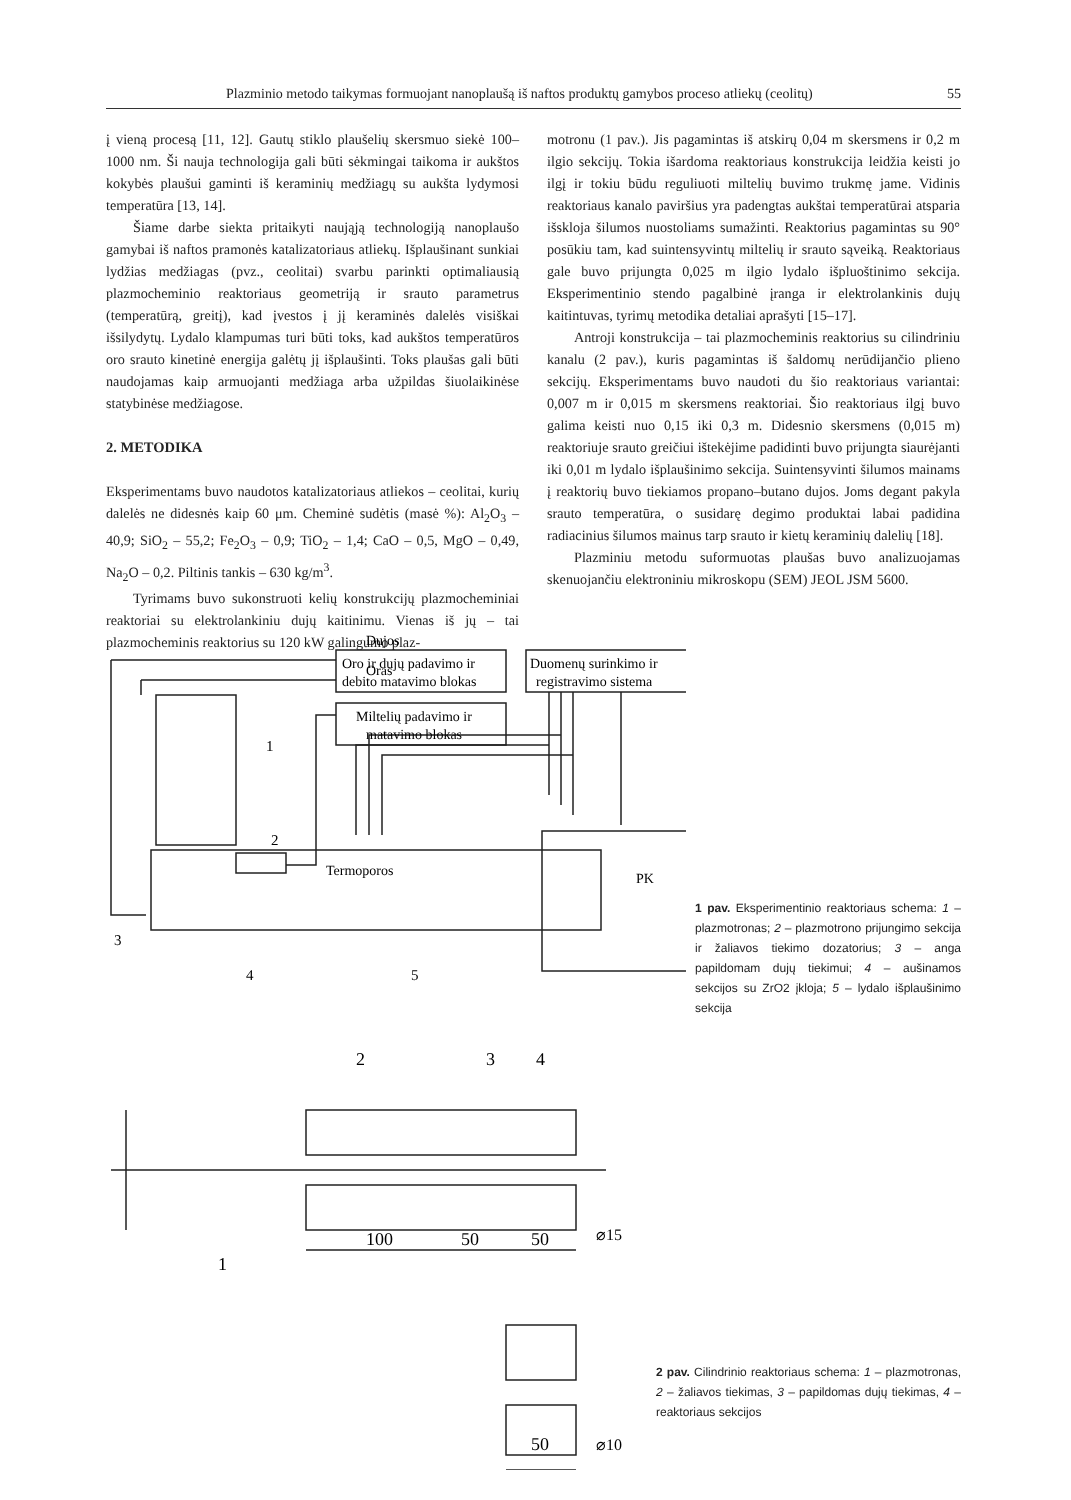Plazminio metodo taikymas formuojant nanoplaušą iš naftos produktų gamybos proceso atliekų (ceolitų) 55
į vieną procesą [11, 12]. Gautų stiklo plaušelių skersmuo siekė 100–1000 nm. Ši nauja technologija gali būti sėkmingai taikoma ir aukštos kokybės plaušui gaminti iš keraminių medžiagų su aukšta lydymosi temperatūra [13, 14].
Šiame darbe siekta pritaikyti naująją technologiją nanoplaušo gamybai iš naftos pramonės katalizatoriaus atliekų. Išplaušinant sunkiai lydžias medžiagas (pvz., ceolitai) svarbu parinkti optimaliausią plazmocheminio reaktoriaus geometriją ir srauto parametrus (temperatūrą, greitį), kad įvestos į jį keraminės dalelės visiškai išsilydytų. Lydalo klampumas turi būti toks, kad aukštos temperatūros oro srauto kinetinė energija galėtų jį išplaušinti. Toks plaušas gali būti naudojamas kaip armuojanti medžiaga arba užpildas šiuolaikinėse statybinėse medžiagose.
2. METODIKA
Eksperimentams buvo naudotos katalizatoriaus atliekos – ceolitai, kurių dalelės ne didesnės kaip 60 μm. Cheminė sudėtis (masė %): Al<sub>2</sub>O<sub>3</sub> – 40,9; SiO<sub>2</sub> – 55,2; Fe<sub>2</sub>O<sub>3</sub> – 0,9; TiO<sub>2</sub> – 1,4; CaO – 0,5, MgO – 0,49, Na<sub>2</sub>O – 0,2. Piltinis tankis – 630 kg/m<sup>3</sup>.
Tyrimams buvo sukonstruoti kelių konstrukcijų plazmocheminiai reaktoriai su elektrolankiniu dujų kaitinimu. Vienas iš jų – tai plazmocheminis reaktorius su 120 kW galingumo plaz-
motronu (1 pav.). Jis pagamintas iš atskirų 0,04 m skersmens ir 0,2 m ilgio sekcijų. Tokia išardoma reaktoriaus konstrukcija leidžia keisti jo ilgį ir tokiu būdu reguliuoti miltelių buvimo trukmę jame. Vidinis reaktoriaus kanalo paviršius yra padengtas aukštai temperatūrai atsparia išskloja šilumos nuostoliams sumažinti. Reaktorius pagamintas su 90° posūkiu tam, kad suintensyvintų miltelių ir srauto sąveiką. Reaktoriaus gale buvo prijungta 0,025 m ilgio lydalo išpluoštinimo sekcija. Eksperimentinio stendo pagalbinė įranga ir elektrolankinis dujų kaitintuvas, tyrimų metodika detaliai aprašyti [15–17].
Antroji konstrukcija – tai plazmocheminis reaktorius su cilindriniu kanalu (2 pav.), kuris pagamintas iš šaldomų nerūdijančio plieno sekcijų. Eksperimentams buvo naudoti du šio reaktoriaus variantai: 0,007 m ir 0,015 m skersmens reaktoriai. Šio reaktoriaus ilgį buvo galima keisti nuo 0,15 iki 0,3 m. Didesnio skersmens (0,015 m) reaktoriuje srauto greičiui ištekėjime padidinti buvo prijungta siaurėjanti iki 0,01 m lydalo išplaušinimo sekcija. Suintensyvinti šilumos mainams į reaktorių buvo tiekiamos propano–butano dujos. Joms degant pakyla srauto temperatūra, o susidarę degimo produktai labai padidina radiacinius šilumos mainus tarp srauto ir kietų keraminių dalelių [18].
Plazminiu metodu suformuotas plaušas buvo analizuojamas skenuojančiu elektroniniu mikroskopu (SEM) JEOL JSM 5600.
Dujos
Oras
Oro ir dujų padavimo ir
debito matavimo blokas
Duomenų surinkimo ir
registravimo sistema
Miltelių padavimo ir
matavimo blokas
Termoporos
PK
1
2
3
4
5
1 pav. Eksperimentinio reaktoriaus schema: 1 – plazmotronas; 2 – plazmotrono prijungimo sekcija ir žaliavos tiekimo dozatorius; 3 – anga papildomam dujų tiekimui; 4 – aušinamos sekcijos su ZrO2 įkloja; 5 – lydalo išplaušinimo sekcija
2
3
4
1
100
50
50
⌀15
50
⌀10
2 pav. Cilindrinio reaktoriaus schema: 1 – plazmotronas, 2 – žaliavos tiekimas, 3 – papildomas dujų tiekimas, 4 – reaktoriaus sekcijos